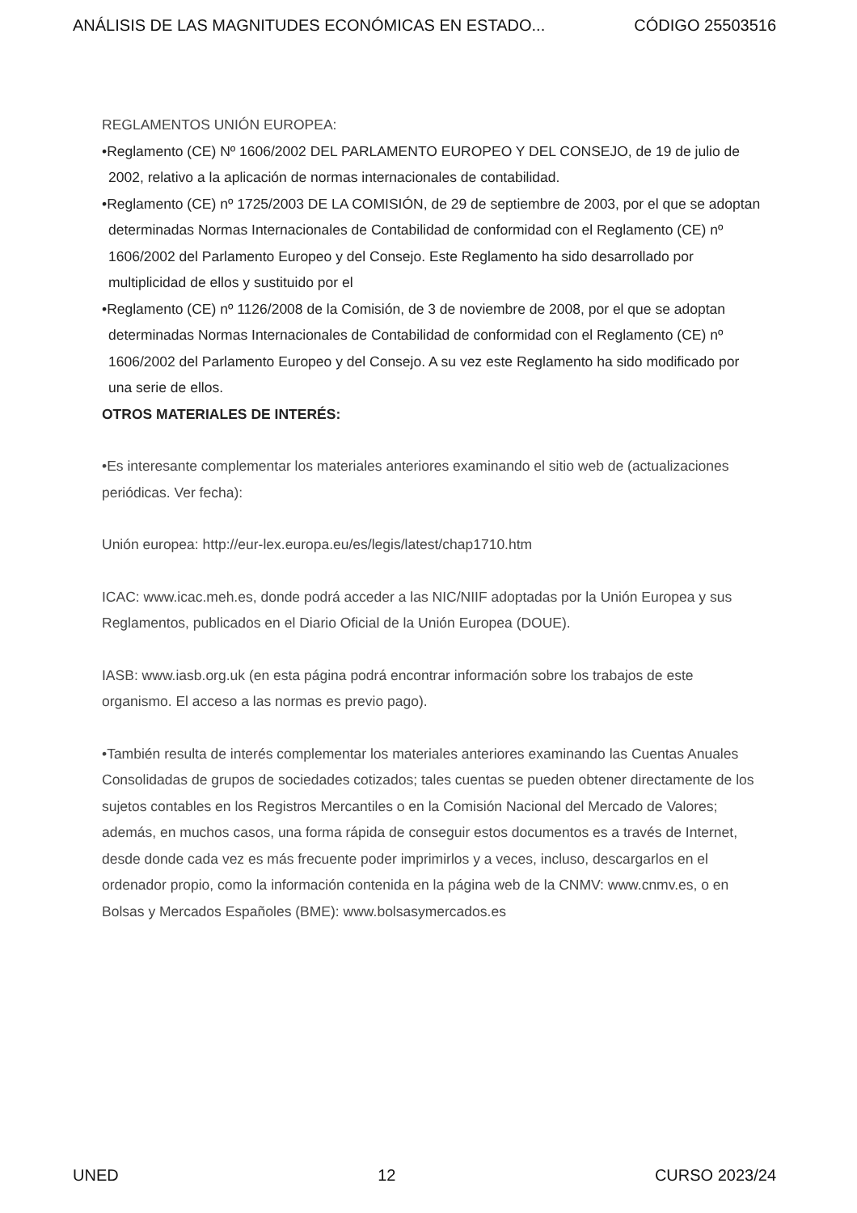ANÁLISIS DE LAS MAGNITUDES ECONÓMICAS EN ESTADO... CÓDIGO 25503516
REGLAMENTOS UNIÓN EUROPEA:
•Reglamento (CE) Nº 1606/2002 DEL PARLAMENTO EUROPEO Y DEL CONSEJO, de 19 de julio de 2002, relativo a la aplicación de normas internacionales de contabilidad.
•Reglamento (CE) nº 1725/2003 DE LA COMISIÓN, de 29 de septiembre de 2003, por el que se adoptan determinadas Normas Internacionales de Contabilidad de conformidad con el Reglamento (CE) nº 1606/2002 del Parlamento Europeo y del Consejo. Este Reglamento ha sido desarrollado por multiplicidad de ellos y sustituido por el
•Reglamento (CE) nº 1126/2008 de la Comisión, de 3 de noviembre de 2008, por el que se adoptan determinadas Normas Internacionales de Contabilidad de conformidad con el Reglamento (CE) nº 1606/2002 del Parlamento Europeo y del Consejo. A su vez este Reglamento ha sido modificado por una serie de ellos.
OTROS MATERIALES DE INTERÉS:
•Es interesante complementar los materiales anteriores examinando el sitio web de (actualizaciones periódicas. Ver fecha):
Unión europea: http://eur-lex.europa.eu/es/legis/latest/chap1710.htm
ICAC: www.icac.meh.es, donde podrá acceder a las NIC/NIIF adoptadas por la Unión Europea y sus Reglamentos, publicados en el Diario Oficial de la Unión Europea (DOUE).
IASB: www.iasb.org.uk (en esta página podrá encontrar información sobre los trabajos de este organismo. El acceso a las normas es previo pago).
•También resulta de interés complementar los materiales anteriores examinando las Cuentas Anuales Consolidadas de grupos de sociedades cotizados; tales cuentas se pueden obtener directamente de los sujetos contables en los Registros Mercantiles o en la Comisión Nacional del Mercado de Valores; además, en muchos casos, una forma rápida de conseguir estos documentos es a través de Internet, desde donde cada vez es más frecuente poder imprimirlos y a veces, incluso, descargarlos en el ordenador propio, como la información contenida en la página web de la CNMV: www.cnmv.es, o en Bolsas y Mercados Españoles (BME): www.bolsasymercados.es
UNED 12 CURSO 2023/24